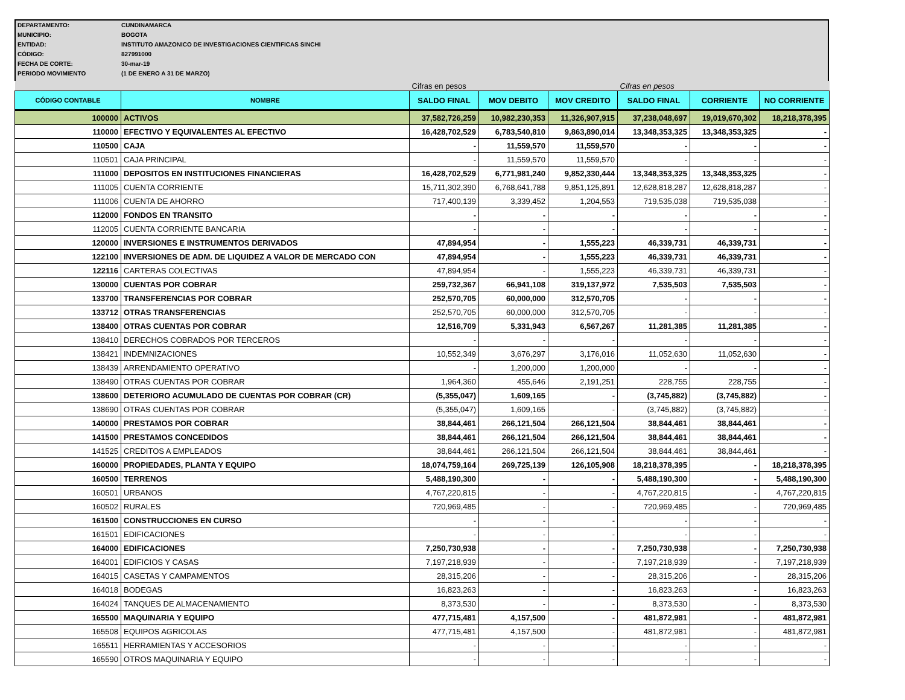DEPARTAMENTO: CUNDINAMARCA
MUNICIPIO: BOGOTA
ENTIDAD: INSTITUTO AMAZONICO DE INVESTIGACIONES CIENTIFICAS SINCHI
CÓDIGO: 827991000
FECHA DE CORTE: 30-mar-19
PERIODO MOVIMIENTO (1 DE ENERO A 31 DE MARZO)
| | | Cifras en pesos | | | Cifras en pesos | | |
| CÓDIGO CONTABLE | NOMBRE | SALDO FINAL | MOV DEBITO | MOV CREDITO | SALDO FINAL | CORRIENTE | NO CORRIENTE |
| 100000 | ACTIVOS | 37,582,726,259 | 10,982,230,353 | 11,326,907,915 | 37,238,048,697 | 19,019,670,302 | 18,218,378,395 |
| 110000 | EFECTIVO Y EQUIVALENTES AL EFECTIVO | 16,428,702,529 | 6,783,540,810 | 9,863,890,014 | 13,348,353,325 | 13,348,353,325 | - |
| 110500 | CAJA | - | 11,559,570 | 11,559,570 | - | - | - |
| 110501 | CAJA PRINCIPAL | - | 11,559,570 | 11,559,570 | - | - | - |
| 111000 | DEPOSITOS EN INSTITUCIONES FINANCIERAS | 16,428,702,529 | 6,771,981,240 | 9,852,330,444 | 13,348,353,325 | 13,348,353,325 | - |
| 111005 | CUENTA CORRIENTE | 15,711,302,390 | 6,768,641,788 | 9,851,125,891 | 12,628,818,287 | 12,628,818,287 | - |
| 111006 | CUENTA DE AHORRO | 717,400,139 | 3,339,452 | 1,204,553 | 719,535,038 | 719,535,038 | - |
| 112000 | FONDOS EN TRANSITO | - | - | - | - | - | - |
| 112005 | CUENTA CORRIENTE BANCARIA | - | - | - | - | - | - |
| 120000 | INVERSIONES E INSTRUMENTOS DERIVADOS | 47,894,954 | - | 1,555,223 | 46,339,731 | 46,339,731 | - |
| 122100 | INVERSIONES DE ADM. DE LIQUIDEZ A VALOR DE MERCADO CON | 47,894,954 | - | 1,555,223 | 46,339,731 | 46,339,731 | - |
| 122116 | CARTERAS COLECTIVAS | 47,894,954 | - | 1,555,223 | 46,339,731 | 46,339,731 | - |
| 130000 | CUENTAS POR COBRAR | 259,732,367 | 66,941,108 | 319,137,972 | 7,535,503 | 7,535,503 | - |
| 133700 | TRANSFERENCIAS POR COBRAR | 252,570,705 | 60,000,000 | 312,570,705 | - | - | - |
| 133712 | OTRAS TRANSFERENCIAS | 252,570,705 | 60,000,000 | 312,570,705 | - | - | - |
| 138400 | OTRAS CUENTAS POR COBRAR | 12,516,709 | 5,331,943 | 6,567,267 | 11,281,385 | 11,281,385 | - |
| 138410 | DERECHOS COBRADOS POR TERCEROS | - | - | - | - | - | - |
| 138421 | INDEMNIZACIONES | 10,552,349 | 3,676,297 | 3,176,016 | 11,052,630 | 11,052,630 | - |
| 138439 | ARRENDAMIENTO OPERATIVO | - | 1,200,000 | 1,200,000 | - | - | - |
| 138490 | OTRAS CUENTAS POR COBRAR | 1,964,360 | 455,646 | 2,191,251 | 228,755 | 228,755 | - |
| 138600 | DETERIORO ACUMULADO DE CUENTAS POR COBRAR (CR) | (5,355,047) | 1,609,165 | - | (3,745,882) | (3,745,882) | - |
| 138690 | OTRAS CUENTAS POR COBRAR | (5,355,047) | 1,609,165 | - | (3,745,882) | (3,745,882) | - |
| 140000 | PRESTAMOS POR COBRAR | 38,844,461 | 266,121,504 | 266,121,504 | 38,844,461 | 38,844,461 | - |
| 141500 | PRESTAMOS CONCEDIDOS | 38,844,461 | 266,121,504 | 266,121,504 | 38,844,461 | 38,844,461 | - |
| 141525 | CREDITOS A EMPLEADOS | 38,844,461 | 266,121,504 | 266,121,504 | 38,844,461 | 38,844,461 | - |
| 160000 | PROPIEDADES, PLANTA Y EQUIPO | 18,074,759,164 | 269,725,139 | 126,105,908 | 18,218,378,395 | - | 18,218,378,395 |
| 160500 | TERRENOS | 5,488,190,300 | - | - | 5,488,190,300 | - | 5,488,190,300 |
| 160501 | URBANOS | 4,767,220,815 | - | - | 4,767,220,815 | - | 4,767,220,815 |
| 160502 | RURALES | 720,969,485 | - | - | 720,969,485 | - | 720,969,485 |
| 161500 | CONSTRUCCIONES EN CURSO | - | - | - | - | - | - |
| 161501 | EDIFICACIONES | - | - | - | - | - | - |
| 164000 | EDIFICACIONES | 7,250,730,938 | - | - | 7,250,730,938 | - | 7,250,730,938 |
| 164001 | EDIFICIOS Y CASAS | 7,197,218,939 | - | - | 7,197,218,939 | - | 7,197,218,939 |
| 164015 | CASETAS Y CAMPAMENTOS | 28,315,206 | - | - | 28,315,206 | - | 28,315,206 |
| 164018 | BODEGAS | 16,823,263 | - | - | 16,823,263 | - | 16,823,263 |
| 164024 | TANQUES DE ALMACENAMIENTO | 8,373,530 | - | - | 8,373,530 | - | 8,373,530 |
| 165500 | MAQUINARIA Y EQUIPO | 477,715,481 | 4,157,500 | - | 481,872,981 | - | 481,872,981 |
| 165508 | EQUIPOS AGRICOLAS | 477,715,481 | 4,157,500 | - | 481,872,981 | - | 481,872,981 |
| 165511 | HERRAMIENTAS Y ACCESORIOS | - | - | - | - | - | - |
| 165590 | OTROS MAQUINARIA Y EQUIPO | - | - | - | - | - | - |